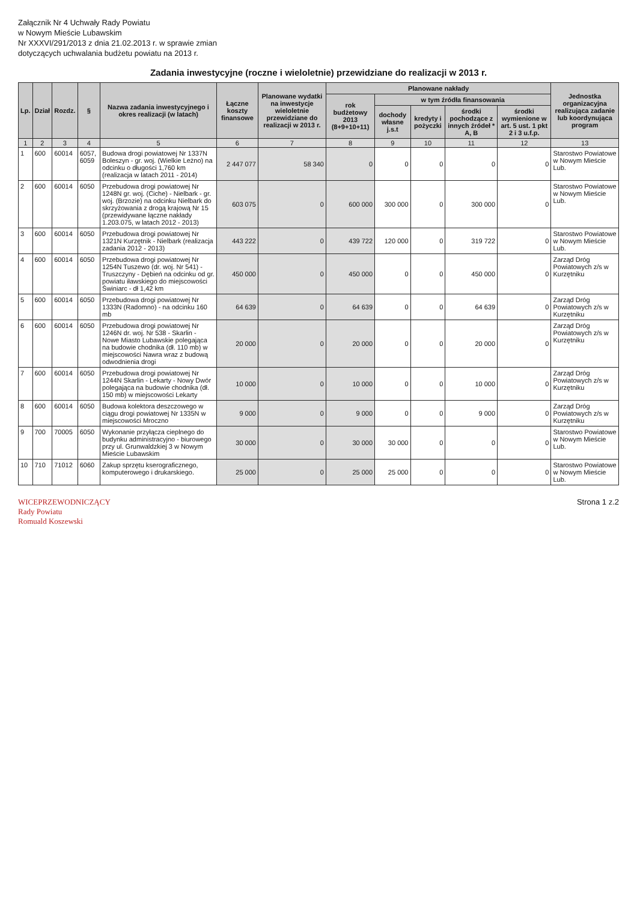Załącznik Nr 4 Uchwały Rady Powiatu
w Nowym Mieście Lubawskim
Nr XXXVI/291/2013 z dnia 21.02.2013 r. w sprawie zmian
dotyczących uchwalania budżetu powiatu na 2013 r.
Zadania inwestycyjne (roczne i wieloletnie) przewidziane do realizacji w 2013 r.
| Lp. | Dział | Rozdz. | § | Nazwa zadania inwestycyjnego i okres realizacji (w latach) | Łączne koszty finansowe | Planowane wydatki na inwestycje wieloletnie przewidziane do realizacji w 2013 r. | Planowane nakłady | | | | | Jednostka organizacyjna realizująca zadanie lub koordynująca program |
| --- | --- | --- | --- | --- | --- | --- | --- | --- | --- | --- | --- | --- |
| | | | | | | | rok budżetowy 2013 (8+9+10+11) | w tym źródła finansowania | | | | |
| | | | | | | | | dochody własne j.s.t | kredyty i pożyczki | środki pochodzące z innych źródeł * A, B | środki wymienione w art. 5 ust. 1 pkt 2 i 3 u.f.p. | |
| 1 | 2 | 3 | 4 | 5 | 6 | 7 | 8 | 9 | 10 | 11 | 12 | 13 |
| 1 | 600 | 60014 | 6057, 6059 | Budowa drogi powiatowej Nr 1337N Boleszyn - gr. woj. (Wielkie Leżno) na odcinku o długości 1,760 km (realizacja w latach 2011 - 2014) | 2 447 077 | 58 340 | 0 | 0 | 0 | 0 | 0 | Starostwo Powiatowe w Nowym Mieście Lub. |
| 2 | 600 | 60014 | 6050 | Przebudowa drogi powiatowej Nr 1248N gr. woj. (Ciche) - Nielbark - gr. woj. (Brzozie) na odcinku Nielbark do skrzyżowania z drogą krajową Nr 15 (przewidywane łączne nakłady 1.203.075, w latach 2012 - 2013) | 603 075 | 0 | 600 000 | 300 000 | 0 | 300 000 | 0 | Starostwo Powiatowe w Nowym Mieście Lub. |
| 3 | 600 | 60014 | 6050 | Przebudowa drogi powiatowej Nr 1321N Kurzętnik - Nielbark (realizacja zadania 2012 - 2013) | 443 222 | 0 | 439 722 | 120 000 | 0 | 319 722 | 0 | Starostwo Powiatowe w Nowym Mieście Lub. |
| 4 | 600 | 60014 | 6050 | Przebudowa drogi powiatowej Nr 1254N Tuszewo (dr. woj. Nr 541) - Truszczyny - Dębień na odcinku od gr. powiatu iławskiego do miejscowości Świniarc - dł 1,42 km | 450 000 | 0 | 450 000 | 0 | 0 | 450 000 | 0 | Zarząd Dróg Powiatowych z/s w Kurzętniku |
| 5 | 600 | 60014 | 6050 | Przebudowa drogi powiatowej Nr 1333N (Radomno) - na odcinku 160 mb | 64 639 | 0 | 64 639 | 0 | 0 | 64 639 | 0 | Zarząd Dróg Powiatowych z/s w Kurzętniku |
| 6 | 600 | 60014 | 6050 | Przebudowa drogi powiatowej Nr 1246N dr. woj. Nr 538 - Skarlin - Nowe Miasto Lubawskie polegająca na budowie chodnika (dł. 110 mb) w miejscowości Nawra wraz z budową odwodnienia drogi | 20 000 | 0 | 20 000 | 0 | 0 | 20 000 | 0 | Zarząd Dróg Powiatowych z/s w Kurzętniku |
| 7 | 600 | 60014 | 6050 | Przebudowa drogi powiatowej Nr 1244N Skarlin - Lekarty - Nowy Dwór polegająca na budowie chodnika (dł. 150 mb) w miejscowości Lekarty | 10 000 | 0 | 10 000 | 0 | 0 | 10 000 | 0 | Zarząd Dróg Powiatowych z/s w Kurzętniku |
| 8 | 600 | 60014 | 6050 | Budowa kolektora deszczowego w ciągu drogi powiatowej Nr 1335N w miejscowości Mroczno | 9 000 | 0 | 9 000 | 0 | 0 | 9 000 | 0 | Zarząd Dróg Powiatowych z/s w Kurzętniku |
| 9 | 700 | 70005 | 6050 | Wykonanie przyłącza cieplnego do budynku administracyjno - biurowego przy ul. Grunwaldzkiej 3 w Nowym Mieście Lubawskim | 30 000 | 0 | 30 000 | 30 000 | 0 | 0 | 0 | Starostwo Powiatowe w Nowym Mieście Lub. |
| 10 | 710 | 71012 | 6060 | Zakup sprzętu kserograficznego, komputerowego i drukarskiego. | 25 000 | 0 | 25 000 | 25 000 | 0 | 0 | 0 | Starostwo Powiatowe w Nowym Mieście Lub. |
WICEPRZEWODNICZĄCY
Rady Powiatu
Romuald Koszewski
Strona 1 z.2